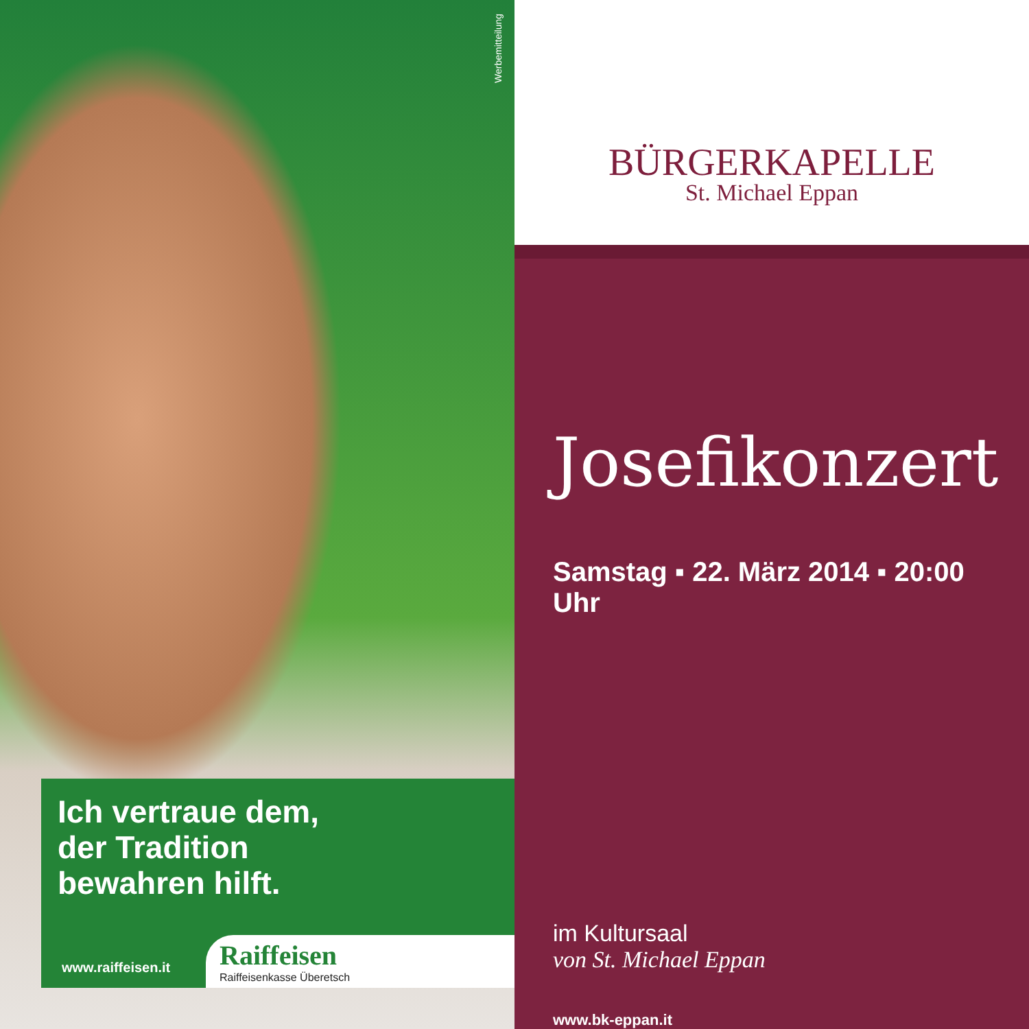Werbemitteilung
Ich vertraue dem,
der Tradition
bewahren hilft.
www.raiffeisen.it
Raiffeisen
Raiffeisenkasse Überetsch
BÜRGERKAPELLE
St. Michael Eppan
Josefikonzert
Samstag ▪ 22. März 2014 ▪ 20:00 Uhr
im Kultursaal
von St. Michael Eppan
www.bk-eppan.it